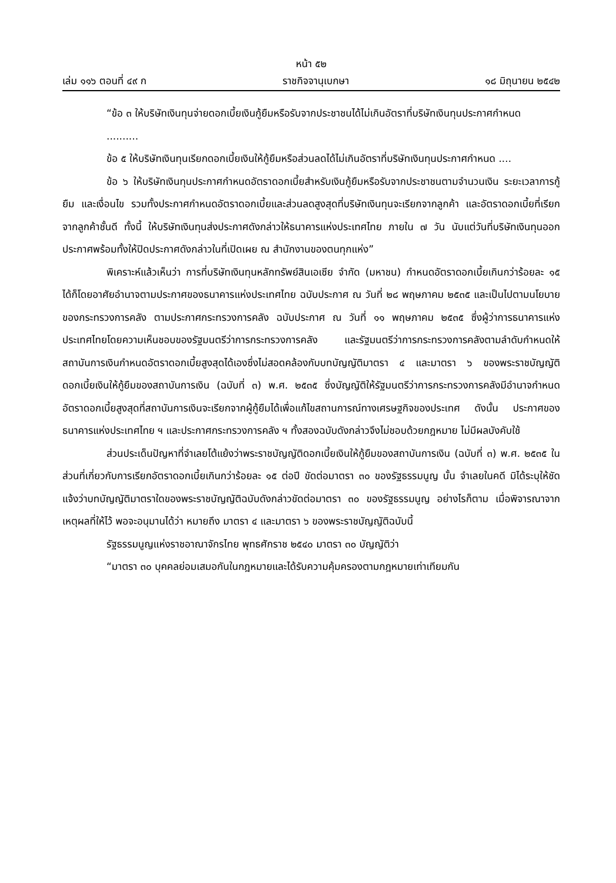หน้า ๕๒
เล่ม ๑๑๖ ตอนที่ ๔๙ ก ราชกิจจานุเบกษา ๑๘ มิถุนายน ๒๕๔๒
“ข้อ ๓ ให้บริษัทเงินทุนจ่ายดอกเบี้ยเงินกู้ยืมหรือรับจากประชาชนได้ไม่เกินอัตราที่บริษัทเงินทุนประกาศกำหนด
..........
ข้อ ๕ ให้บริษัทเงินทุนเรียกดอกเบี้ยเงินให้กู้ยืมหรือส่วนลดได้ไม่เกินอัตราที่บริษัทเงินทุนประกาศกำหนด ....
ข้อ ๖ ให้บริษัทเงินทุนประกาศกำหนดอัตราดอกเบี้ยสำหรับเงินกู้ยืมหรือรับจากประชาชนตามจำนวนเงิน ระยะเวลาการกู้ยืม และเงื่อนไข รวมทั้งประกาศกำหนดอัตราดอกเบี้ยและส่วนลดสูงสุดที่บริษัทเงินทุนจะเรียกจากลูกค้า และอัตราดอกเบี้ยที่เรียกจากลูกค้าชั้นดี ทั้งนี้ ให้บริษัทเงินทุนส่งประกาศดังกล่าวให้ธนาคารแห่งประเทศไทย ภายใน ๗ วัน นับแต่วันที่บริษัทเงินทุนออกประกาศพร้อมทั้งให้ปิดประกาศดังกล่าวในที่เปิดเผย ณ สำนักงานของตนทุกแห่ง”
พิเคราะห์แล้วเห็นว่า การที่บริษัทเงินทุนหลักทรัพย์สินเอเซีย จำกัด (มหาชน) กำหนดอัตราดอกเบี้ยเกินกว่าร้อยละ ๑๕ ได้ก็โดยอาศัยอำนาจตามประกาศของธนาคารแห่งประเทศไทย ฉบับประกาศ ณ วันที่ ๒๘ พฤษภาคม ๒๕๓๕ และเป็นไปตามนโยบายของกระทรวงการคลัง ตามประกาศกระทรวงการคลัง ฉบับประกาศ ณ วันที่ ๑๑ พฤษภาคม ๒๕๓๕ ซึ่งผู้ว่าการธนาคารแห่งประเทศไทยโดยความเห็นชอบของรัฐมนตรีว่าการกระทรวงการคลัง และรัฐมนตรีว่าการกระทรวงการคลังตามลำดับกำหนดให้สถาบันการเงินกำหนดอัตราดอกเบี้ยสูงสุดได้เองซึ่งไม่สอดคล้องกับบทบัญญัติมาตรา ๔ และมาตรา ๖ ของพระราชบัญญัติดอกเบี้ยเงินให้กู้ยืมของสถาบันการเงิน (ฉบับที่ ๓) พ.ศ. ๒๕๓๕ ซึ่งบัญญัติให้รัฐมนตรีว่าการกระทรวงการคลังมีอำนาจกำหนดอัตราดอกเบี้ยสูงสุดที่สถาบันการเงินจะเรียกจากผู้กู้ยืมได้เพื่อแก้ไขสถานการณ์ทางเศรษฐกิจของประเทศ ดังนั้น ประกาศของธนาคารแห่งประเทศไทย ฯ และประกาศกระทรวงการคลัง ฯ ทั้งสองฉบับดังกล่าวจึงไม่ชอบด้วยกฎหมาย ไม่มีผลบังคับใช้
ส่วนประเด็นปัญหาที่จำเลยโต้แย้งว่าพระราชบัญญัติดอกเบี้ยเงินให้กู้ยืมของสถาบันการเงิน (ฉบับที่ ๓) พ.ศ. ๒๕๓๕ ในส่วนที่เกี่ยวกับการเรียกอัตราดอกเบี้ยเกินกว่าร้อยละ ๑๕ ต่อปี ขัดต่อมาตรา ๓๐ ของรัฐธรรมนูญ นั้น จำเลยในคดี มิได้ระบุให้ชัดแจ้งว่าบทบัญญัติมาตราใดของพระราชบัญญัติฉบับดังกล่าวขัดต่อมาตรา ๓๐ ของรัฐธรรมนูญ อย่างไรก็ตาม เมื่อพิจารณาจากเหตุผลที่ให้ไว้ พอจะอนุมานได้ว่า หมายถึง มาตรา ๔ และมาตรา ๖ ของพระราชบัญญัติฉบับนี้
รัฐธรรมนูญแห่งราชอาณาจักรไทย พุทธศักราช ๒๕๔๐ มาตรา ๓๐ บัญญัติว่า
“มาตรา ๓๐ บุคคลย่อมเสมอกันในกฎหมายและได้รับความคุ้มครองตามกฎหมายเท่าเทียมกัน